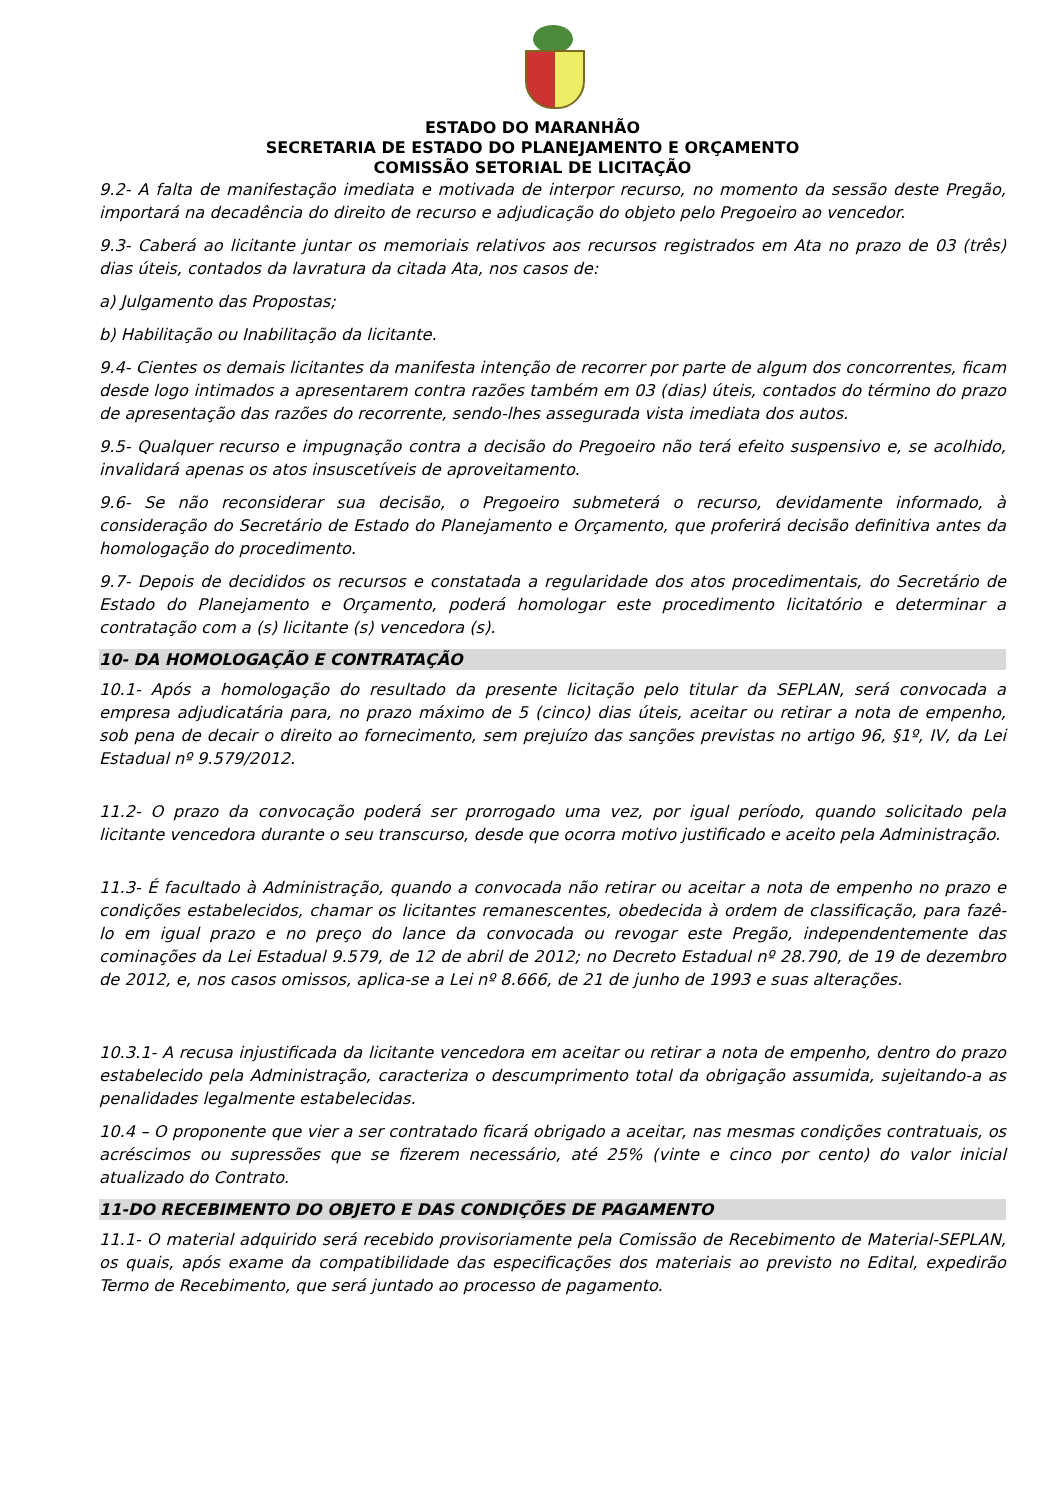ESTADO DO MARANHÃO
SECRETARIA DE ESTADO DO PLANEJAMENTO E ORÇAMENTO
COMISSÃO SETORIAL DE LICITAÇÃO
9.2- A falta de manifestação imediata e motivada de interpor recurso, no momento da sessão deste Pregão, importará na decadência do direito de recurso e adjudicação do objeto pelo Pregoeiro ao vencedor.
9.3- Caberá ao licitante juntar os memoriais relativos aos recursos registrados em Ata no prazo de 03 (três) dias úteis, contados da lavratura da citada Ata, nos casos de:
a) Julgamento das Propostas;
b) Habilitação ou Inabilitação da licitante.
9.4- Cientes os demais licitantes da manifesta intenção de recorrer por parte de algum dos concorrentes, ficam desde logo intimados a apresentarem contra razões também em 03 (dias) úteis, contados do término do prazo de apresentação das razões do recorrente, sendo-lhes assegurada vista imediata dos autos.
9.5- Qualquer recurso e impugnação contra a decisão do Pregoeiro não terá efeito suspensivo e, se acolhido, invalidará apenas os atos insuscetíveis de aproveitamento.
9.6- Se não reconsiderar sua decisão, o Pregoeiro submeterá o recurso, devidamente informado, à consideração do Secretário de Estado do Planejamento e Orçamento, que proferirá decisão definitiva antes da homologação do procedimento.
9.7- Depois de decididos os recursos e constatada a regularidade dos atos procedimentais, do Secretário de Estado do Planejamento e Orçamento, poderá homologar este procedimento licitatório e determinar a contratação com a (s) licitante (s) vencedora (s).
10- DA HOMOLOGAÇÃO E CONTRATAÇÃO
10.1- Após a homologação do resultado da presente licitação pelo titular da SEPLAN, será convocada a empresa adjudicatária para, no prazo máximo de 5 (cinco) dias úteis, aceitar ou retirar a nota de empenho, sob pena de decair o direito ao fornecimento, sem prejuízo das sanções previstas no artigo 96, §1º, IV, da Lei Estadual nº 9.579/2012.
11.2- O prazo da convocação poderá ser prorrogado uma vez, por igual período, quando solicitado pela licitante vencedora durante o seu transcurso, desde que ocorra motivo justificado e aceito pela Administração.
11.3- É facultado à Administração, quando a convocada não retirar ou aceitar a nota de empenho no prazo e condições estabelecidos, chamar os licitantes remanescentes, obedecida à ordem de classificação, para fazê-lo em igual prazo e no preço do lance da convocada ou revogar este Pregão, independentemente das cominações da Lei Estadual 9.579, de 12 de abril de 2012; no Decreto Estadual nº 28.790, de 19 de dezembro de 2012, e, nos casos omissos, aplica-se a Lei nº 8.666, de 21 de junho de 1993 e suas alterações.
10.3.1- A recusa injustificada da licitante vencedora em aceitar ou retirar a nota de empenho, dentro do prazo estabelecido pela Administração, caracteriza o descumprimento total da obrigação assumida, sujeitando-a as penalidades legalmente estabelecidas.
10.4 – O proponente que vier a ser contratado ficará obrigado a aceitar, nas mesmas condições contratuais, os acréscimos ou supressões que se fizerem necessário, até 25% (vinte e cinco por cento) do valor inicial atualizado do Contrato.
11-DO RECEBIMENTO DO OBJETO E DAS CONDIÇÕES DE PAGAMENTO
11.1- O material adquirido será recebido provisoriamente pela Comissão de Recebimento de Material-SEPLAN, os quais, após exame da compatibilidade das especificações dos materiais ao previsto no Edital, expedirão Termo de Recebimento, que será juntado ao processo de pagamento.